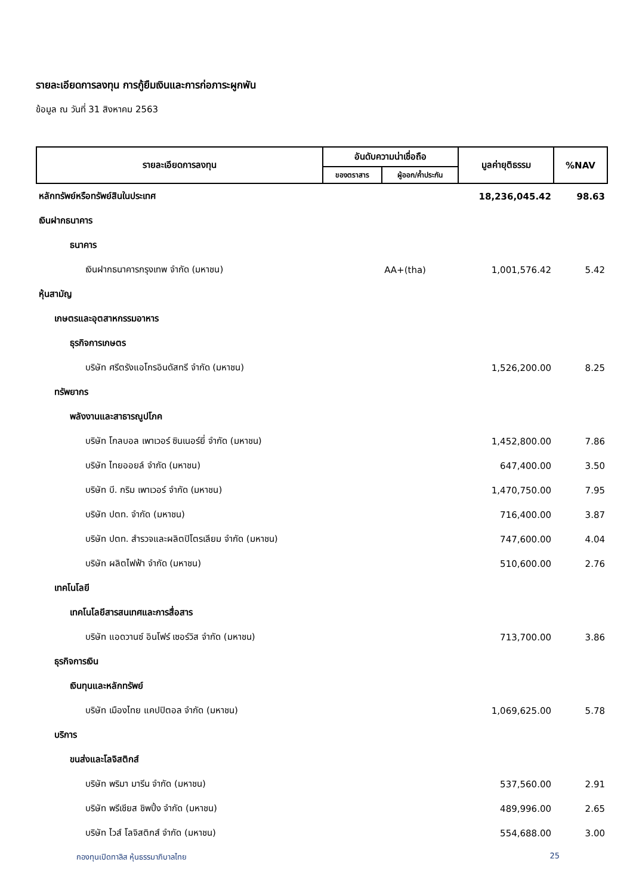รายละเอียดการลงทุน การกู้ยืมเงินและการก่อภาระผูกพัน
ข้อมูล ณ วันที่ 31 สิงหาคม 2563
| รายละเอียดการลงทุน | อันดับความน่าเชื่อถือ | | มูลค่ายุติธรรม | %NAV |
| --- | --- | --- | --- | --- |
| | ของตราสาร | ผู้ออก/ค้ำประกัน | | |
| หลักทรัพย์หรือทรัพย์สินในประเทศ | | | 18,236,045.42 | 98.63 |
| เงินฝากธนาคาร | | | | |
| ธนาคาร | | | | |
| เงินฝากธนาคารกรุงเทพ จำกัด (มหาชน) | | AA+(tha) | 1,001,576.42 | 5.42 |
| หุ้นสามัญ | | | | |
| เกษตรและอุตสาหกรรมอาหาร | | | | |
| ธุรกิจการเกษตร | | | | |
| บริษัท ศรีตรังแอโกรอินดัสทรี จำกัด (มหาชน) | | | 1,526,200.00 | 8.25 |
| ทรัพยากร | | | | |
| พลังงานและสาธารณูปโภค | | | | |
| บริษัท โกลบอล เพาเวอร์ ซินเนอร์ยี่ จำกัด (มหาชน) | | | 1,452,800.00 | 7.86 |
| บริษัท ไทยออยล์ จำกัด (มหาชน) | | | 647,400.00 | 3.50 |
| บริษัท บี. กริม เพาเวอร์ จำกัด (มหาชน) | | | 1,470,750.00 | 7.95 |
| บริษัท ปตท. จำกัด (มหาชน) | | | 716,400.00 | 3.87 |
| บริษัท ปตท. สำรวจและผลิตปิโตรเลียม จำกัด (มหาชน) | | | 747,600.00 | 4.04 |
| บริษัท ผลิตไฟฟ้า จำกัด (มหาชน) | | | 510,600.00 | 2.76 |
| เทคโนโลยี | | | | |
| เทคโนโลยีสารสนเทศและการสื่อสาร | | | | |
| บริษัท แอดวานซ์ อินโฟร์ เซอร์วิส จำกัด (มหาชน) | | | 713,700.00 | 3.86 |
| ธุรกิจการเงิน | | | | |
| เงินทุนและหลักทรัพย์ | | | | |
| บริษัท เมืองไทย แคปปิตอล จำกัด (มหาชน) | | | 1,069,625.00 | 5.78 |
| บริการ | | | | |
| ขนส่งและโลจิสติกส์ | | | | |
| บริษัท พริมา มารีน จำกัด (มหาชน) | | | 537,560.00 | 2.91 |
| บริษัท พรีเชียส ชิพปิ้ง จำกัด (มหาชน) | | | 489,996.00 | 2.65 |
| บริษัท ไวส์ โลจิสติกส์ จำกัด (มหาชน) | | | 554,688.00 | 3.00 |
กองทุนเปิดทาลิส หุ้นธรรมาภิบาลไทย 25